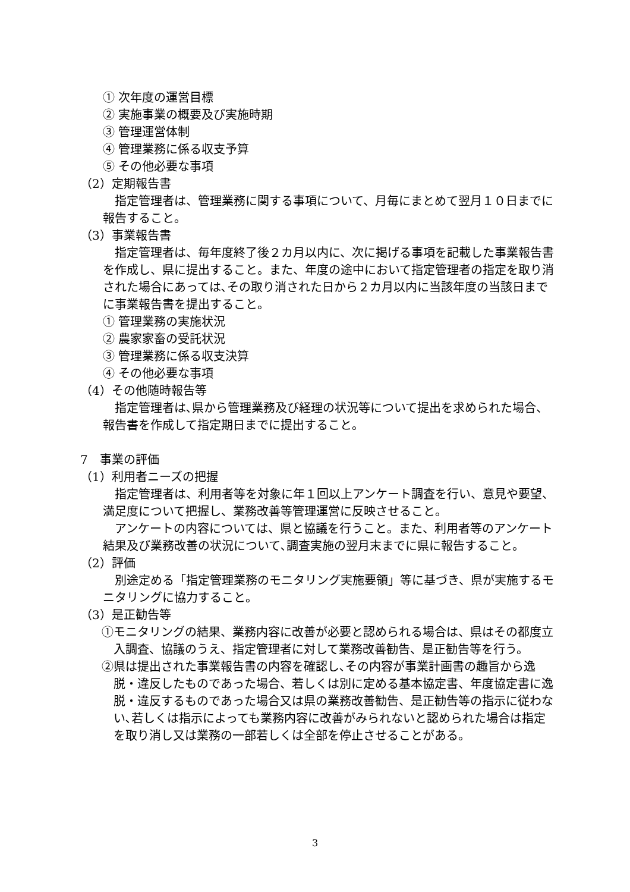① 次年度の運営目標
② 実施事業の概要及び実施時期
③ 管理運営体制
④ 管理業務に係る収支予算
⑤ その他必要な事項
（2）定期報告書
指定管理者は、管理業務に関する事項について、月毎にまとめて翌月１０日までに報告すること。
（3）事業報告書
指定管理者は、毎年度終了後２カ月以内に、次に掲げる事項を記載した事業報告書を作成し、県に提出すること。また、年度の途中において指定管理者の指定を取り消された場合にあっては､その取り消された日から２カ月以内に当該年度の当該日までに事業報告書を提出すること。
① 管理業務の実施状況
② 農家家畜の受託状況
③ 管理業務に係る収支決算
④ その他必要な事項
（4）その他随時報告等
指定管理者は､県から管理業務及び経理の状況等について提出を求められた場合、報告書を作成して指定期日までに提出すること。
7　事業の評価
（1）利用者ニーズの把握
指定管理者は、利用者等を対象に年１回以上アンケート調査を行い、意見や要望、満足度について把握し、業務改善等管理運営に反映させること。
アンケートの内容については、県と協議を行うこと。また、利用者等のアンケート結果及び業務改善の状況について､調査実施の翌月末までに県に報告すること。
（2）評価
別途定める「指定管理業務のモニタリング実施要領」等に基づき、県が実施するモニタリングに協力すること。
（3）是正勧告等
①モニタリングの結果、業務内容に改善が必要と認められる場合は、県はその都度立入調査、協議のうえ、指定管理者に対して業務改善勧告、是正勧告等を行う。
②県は提出された事業報告書の内容を確認し､その内容が事業計画書の趣旨から逸脱・違反したものであった場合、若しくは別に定める基本協定書、年度協定書に逸脱・違反するものであった場合又は県の業務改善勧告、是正勧告等の指示に従わない､若しくは指示によっても業務内容に改善がみられないと認められた場合は指定を取り消し又は業務の一部若しくは全部を停止させることがある。
3